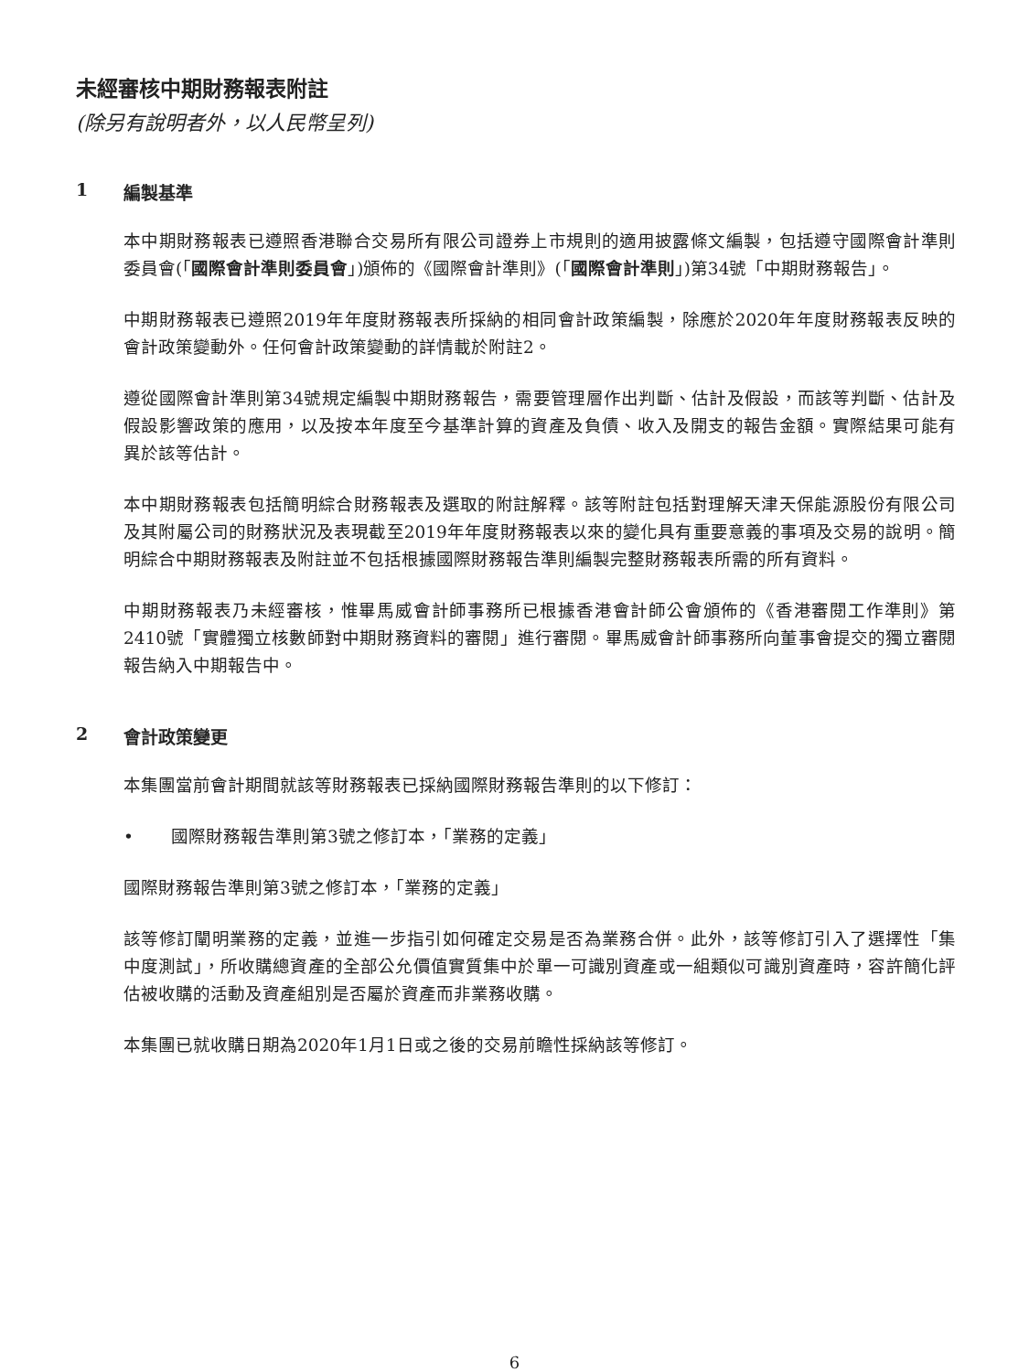未經審核中期財務報表附註
(除另有說明者外，以人民幣呈列)
1 編製基準
本中期財務報表已遵照香港聯合交易所有限公司證券上市規則的適用披露條文編製，包括遵守國際會計準則委員會(「國際會計準則委員會」)頒佈的《國際會計準則》(「國際會計準則」)第34號「中期財務報告」。
中期財務報表已遵照2019年年度財務報表所採納的相同會計政策編製，除應於2020年年度財務報表反映的會計政策變動外。任何會計政策變動的詳情載於附註2。
遵從國際會計準則第34號規定編製中期財務報告，需要管理層作出判斷、估計及假設，而該等判斷、估計及假設影響政策的應用，以及按本年度至今基準計算的資產及負債、收入及開支的報告金額。實際結果可能有異於該等估計。
本中期財務報表包括簡明綜合財務報表及選取的附註解釋。該等附註包括對理解天津天保能源股份有限公司及其附屬公司的財務狀況及表現截至2019年年度財務報表以來的變化具有重要意義的事項及交易的說明。簡明綜合中期財務報表及附註並不包括根據國際財務報告準則編製完整財務報表所需的所有資料。
中期財務報表乃未經審核，惟畢馬威會計師事務所已根據香港會計師公會頒佈的《香港審閱工作準則》第2410號「實體獨立核數師對中期財務資料的審閱」進行審閱。畢馬威會計師事務所向董事會提交的獨立審閱報告納入中期報告中。
2 會計政策變更
本集團當前會計期間就該等財務報表已採納國際財務報告準則的以下修訂：
• 國際財務報告準則第3號之修訂本，「業務的定義」
國際財務報告準則第3號之修訂本，「業務的定義」
該等修訂闡明業務的定義，並進一步指引如何確定交易是否為業務合併。此外，該等修訂引入了選擇性「集中度測試」，所收購總資產的全部公允價值實質集中於單一可識別資產或一組類似可識別資產時，容許簡化評估被收購的活動及資產組別是否屬於資產而非業務收購。
本集團已就收購日期為2020年1月1日或之後的交易前瞻性採納該等修訂。
6